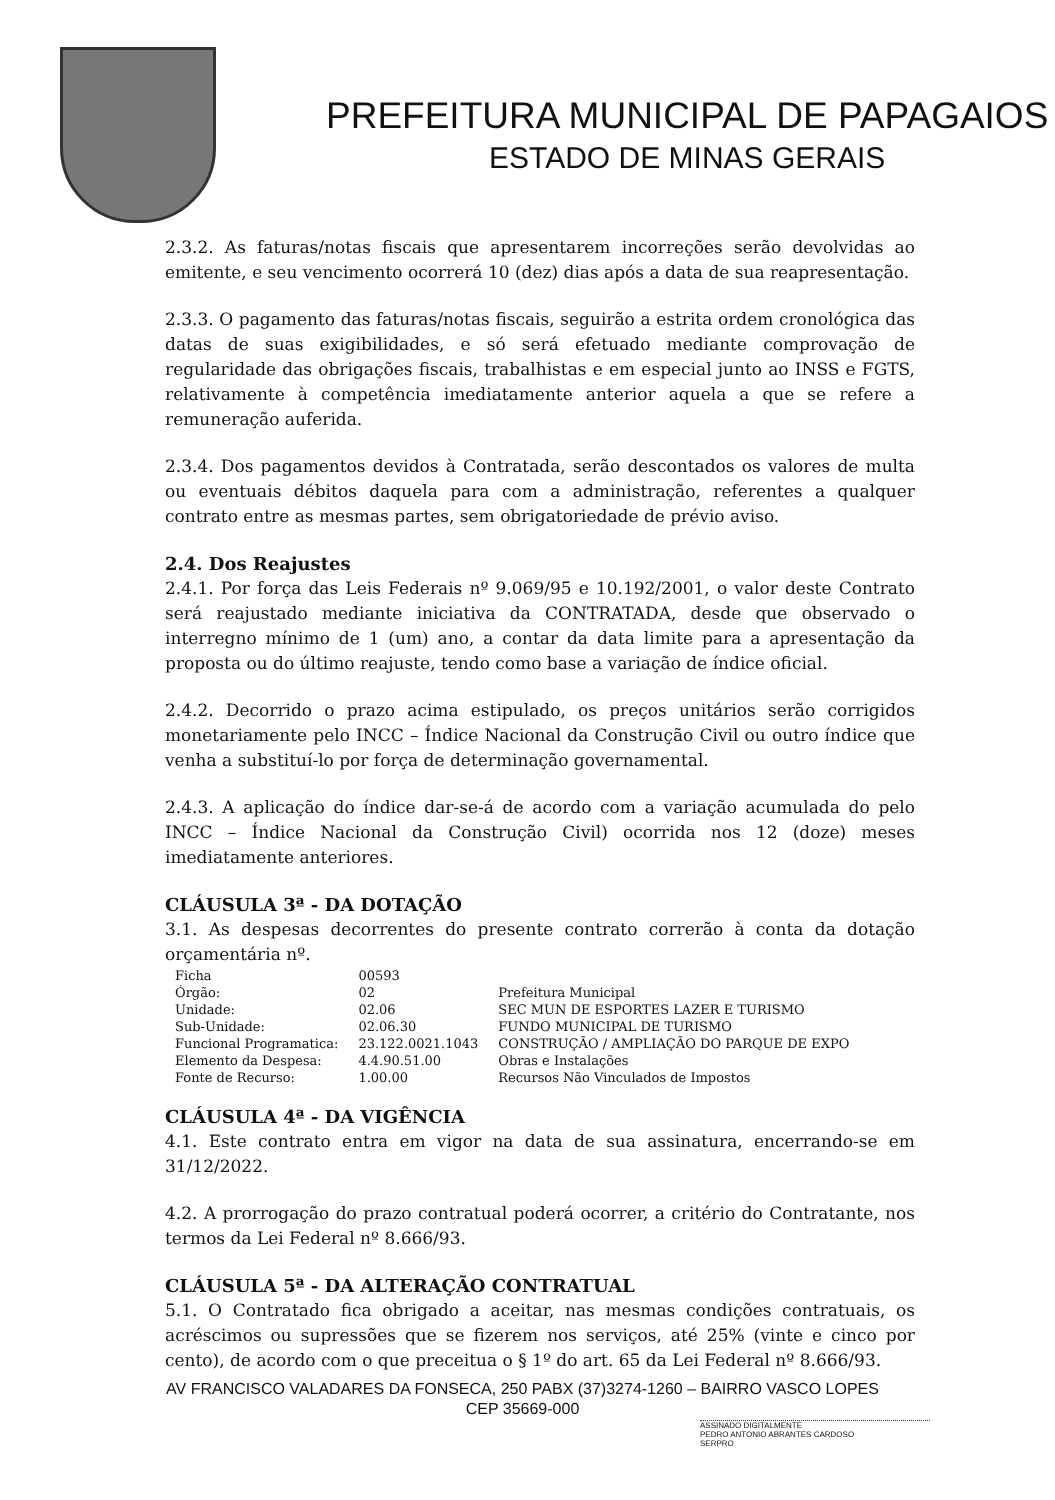PREFEITURA MUNICIPAL DE PAPAGAIOS
ESTADO DE MINAS GERAIS
2.3.2. As faturas/notas fiscais que apresentarem incorreções serão devolvidas ao emitente, e seu vencimento ocorrerá 10 (dez) dias após a data de sua reapresentação.
2.3.3. O pagamento das faturas/notas fiscais, seguirão a estrita ordem cronológica das datas de suas exigibilidades, e só será efetuado mediante comprovação de regularidade das obrigações fiscais, trabalhistas e em especial junto ao INSS e FGTS, relativamente à competência imediatamente anterior aquela a que se refere a remuneração auferida.
2.3.4. Dos pagamentos devidos à Contratada, serão descontados os valores de multa ou eventuais débitos daquela para com a administração, referentes a qualquer contrato entre as mesmas partes, sem obrigatoriedade de prévio aviso.
2.4. Dos Reajustes
2.4.1. Por força das Leis Federais nº 9.069/95 e 10.192/2001, o valor deste Contrato será reajustado mediante iniciativa da CONTRATADA, desde que observado o interregno mínimo de 1 (um) ano, a contar da data limite para a apresentação da proposta ou do último reajuste, tendo como base a variação de índice oficial.
2.4.2. Decorrido o prazo acima estipulado, os preços unitários serão corrigidos monetariamente pelo INCC – Índice Nacional da Construção Civil ou outro índice que venha a substituí-lo por força de determinação governamental.
2.4.3. A aplicação do índice dar-se-á de acordo com a variação acumulada do pelo INCC – Índice Nacional da Construção Civil) ocorrida nos 12 (doze) meses imediatamente anteriores.
CLÁUSULA 3ª - DA DOTAÇÃO
3.1. As despesas decorrentes do presente contrato correrão à conta da dotação orçamentária nº.
| Ficha | 00593 | |
| Órgão: | 02 | Prefeitura Municipal |
| Unidade: | 02.06 | SEC MUN DE ESPORTES LAZER E TURISMO |
| Sub-Unidade: | 02.06.30 | FUNDO MUNICIPAL DE TURISMO |
| Funcional Programatica: | 23.122.0021.1043 | CONSTRUÇÃO / AMPLIAÇÃO DO PARQUE DE EXPO |
| Elemento da Despesa: | 4.4.90.51.00 | Obras e Instalações |
| Fonte de Recurso: | 1.00.00 | Recursos Não Vinculados de Impostos |
CLÁUSULA 4ª - DA VIGÊNCIA
4.1. Este contrato entra em vigor na data de sua assinatura, encerrando-se em 31/12/2022.
4.2. A prorrogação do prazo contratual poderá ocorrer, a critério do Contratante, nos termos da Lei Federal nº 8.666/93.
CLÁUSULA 5ª - DA ALTERAÇÃO CONTRATUAL
5.1. O Contratado fica obrigado a aceitar, nas mesmas condições contratuais, os acréscimos ou supressões que se fizerem nos serviços, até 25% (vinte e cinco por cento), de acordo com o que preceitua o § 1º do art. 65 da Lei Federal nº 8.666/93.
AV FRANCISCO VALADARES DA FONSECA, 250 PABX (37)3274-1260 – BAIRRO VASCO LOPES
CEP 35669-000
ASSINADO DIGITALMENTE
PEDRO ANTONIO ABRANTES CARDOSO
SERPRO